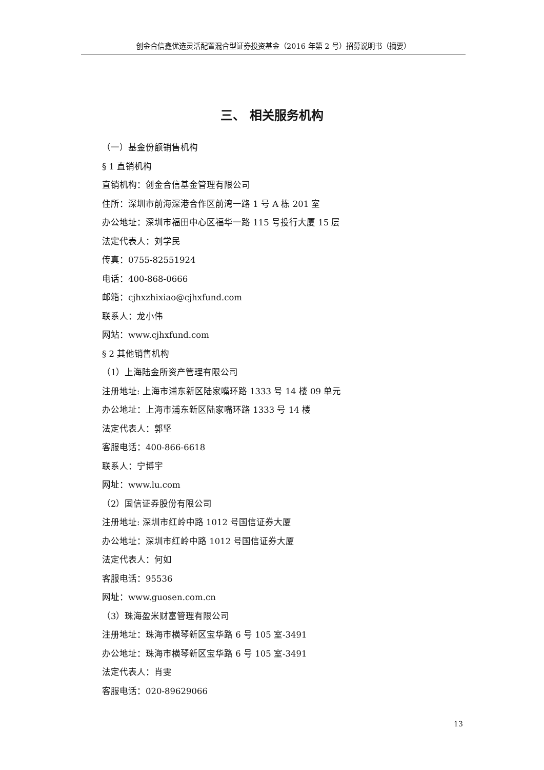创金合信鑫优选灵活配置混合型证券投资基金（2016 年第 2 号）招募说明书（摘要）
三、 相关服务机构
（一）基金份额销售机构
§ 1 直销机构
直销机构：创金合信基金管理有限公司
住所：深圳市前海深港合作区前湾一路 1 号 A 栋 201 室
办公地址：深圳市福田中心区福华一路 115 号投行大厦 15 层
法定代表人：刘学民
传真：0755-82551924
电话：400-868-0666
邮箱：cjhxzhixiao@cjhxfund.com
联系人：龙小伟
网站：www.cjhxfund.com
§ 2 其他销售机构
（1）上海陆金所资产管理有限公司
注册地址: 上海市浦东新区陆家嘴环路 1333 号 14 楼 09 单元
办公地址：上海市浦东新区陆家嘴环路 1333 号 14 楼
法定代表人：郭坚
客服电话：400-866-6618
联系人：宁博宇
网址：www.lu.com
（2）国信证券股份有限公司
注册地址: 深圳市红岭中路 1012 号国信证券大厦
办公地址：深圳市红岭中路 1012 号国信证券大厦
法定代表人：何如
客服电话：95536
网址：www.guosen.com.cn
（3）珠海盈米财富管理有限公司
注册地址：珠海市横琴新区宝华路 6 号 105 室-3491
办公地址：珠海市横琴新区宝华路 6 号 105 室-3491
法定代表人：肖雯
客服电话：020-89629066
13